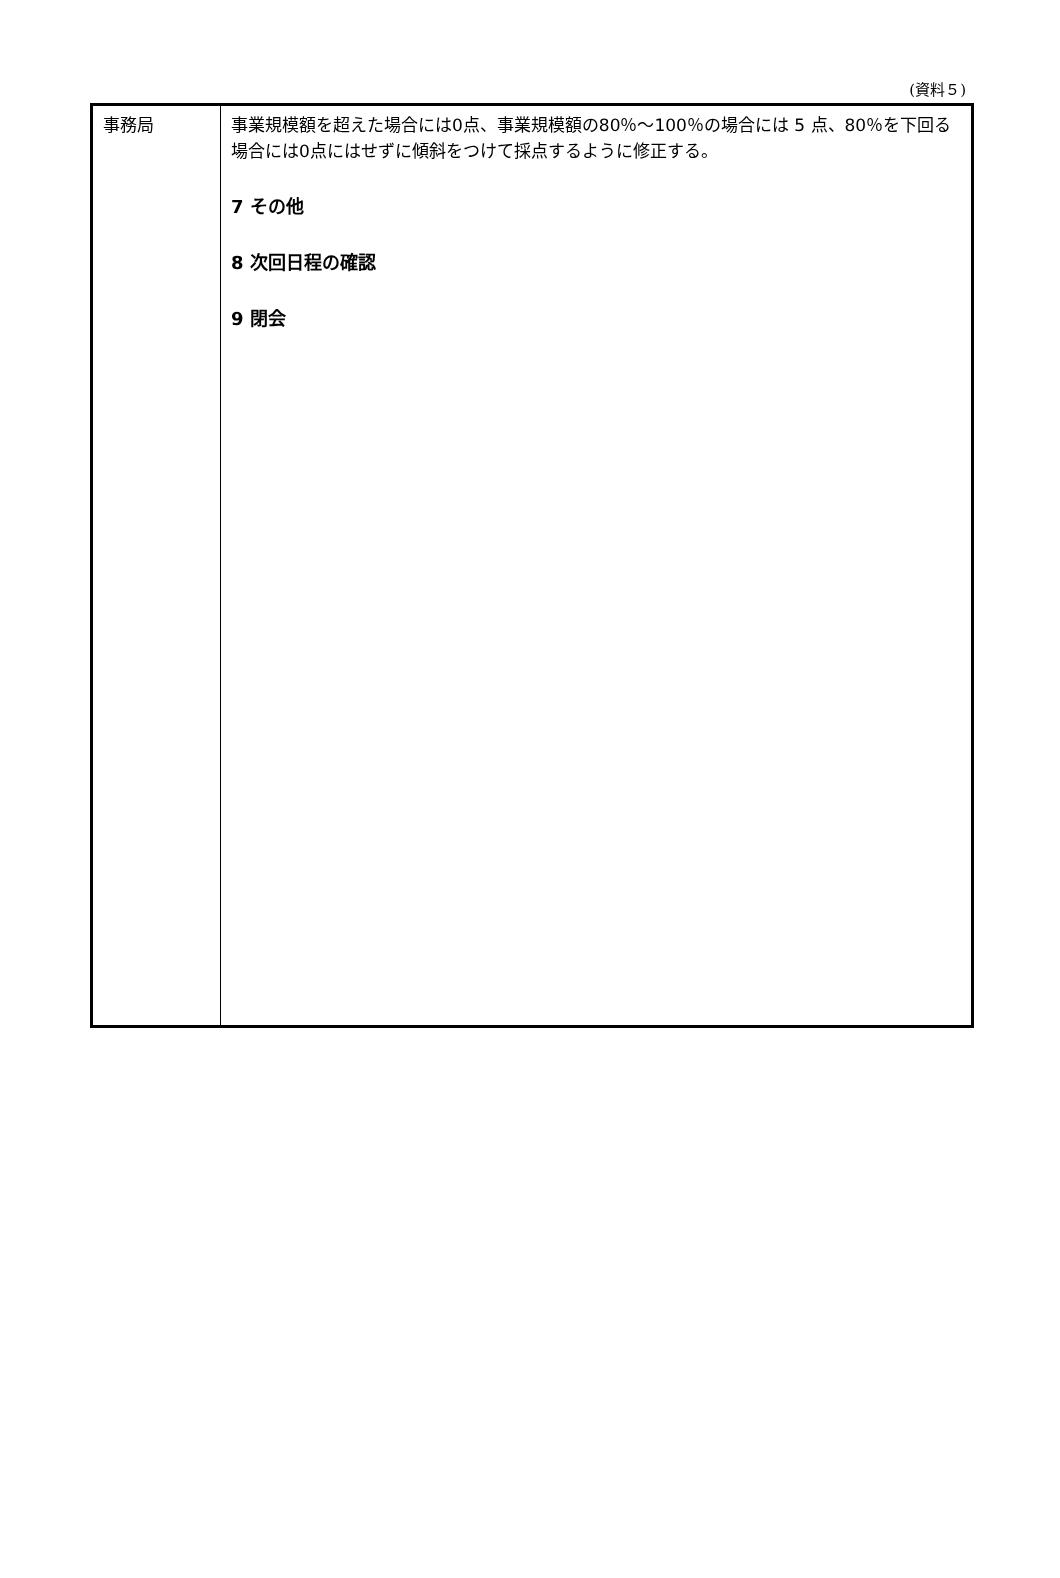(資料５)
| 事務局 | 事業規模額を超えた場合には0点、事業規模額の80％～100％の場合には 5 点、80％を下回る場合には0点にはせずに傾斜をつけて採点するように修正する。 7 その他 8 次回日程の確認 9 閉会 |